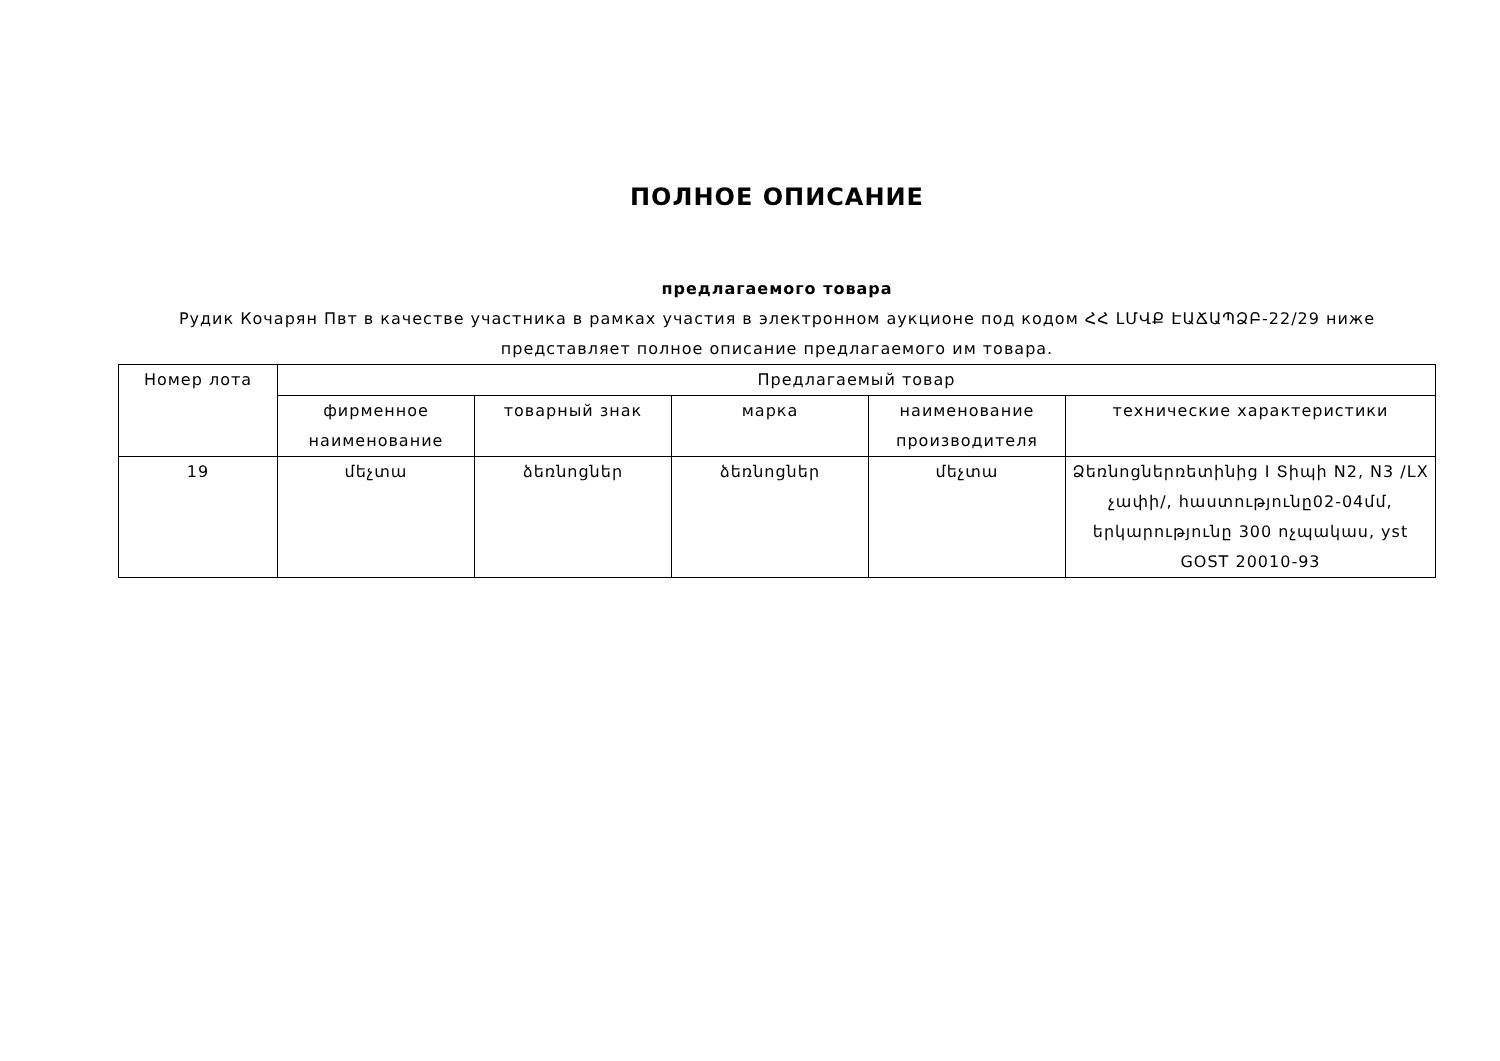ПОЛНОЕ ОПИСАНИЕ
предлагаемого товара
Рудик Кочарян Пвт в качестве участника в рамках участия в электронном аукционе под кодом ՀՀ ԼՄՎՔ ԷԱՃԱՊՁԲ-22/29 ниже представляет полное описание предлагаемого им товара.
| Номер лота | Предлагаемый товар | | | | |
| --- | --- | --- | --- | --- | --- |
| | фирменное наименование | товарный знак | марка | наименование производителя | технические характеристики |
| 19 | մեչտա | ձեռնոցներ | ձեռնոցներ | մեչտա | Ձեռնոցներռետինից I Տիպի N2, N3 /LX չափի/, հաստությունը02-04մմ, երկարությունը 300 ոչպակաս, yst GOST 20010-93 |